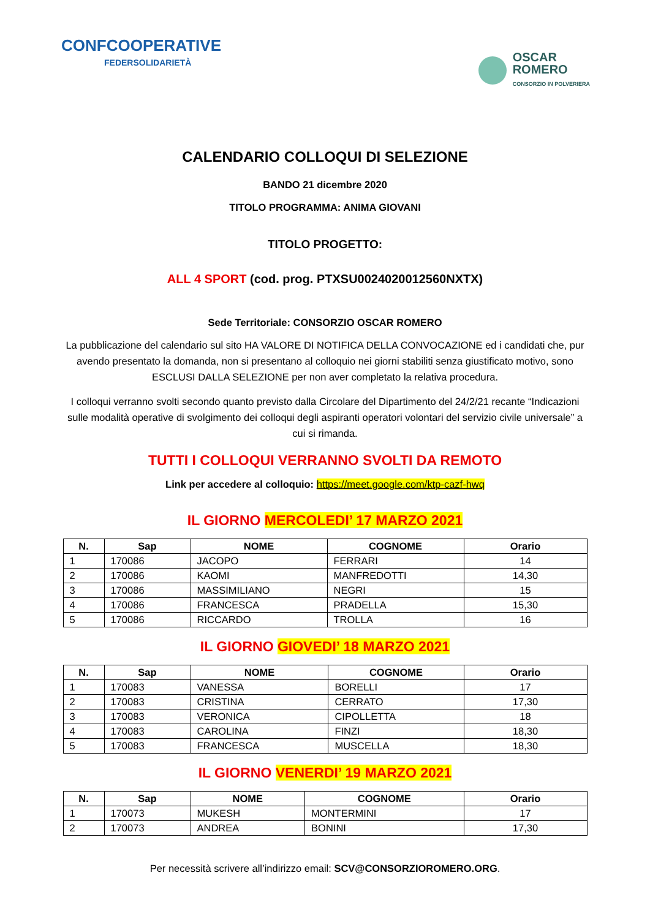CONFCOOPERATIVE
FEDERSOLIDARIETÀ
OSCAR
ROMERO
CONSORZIO IN POLVERIERA
CALENDARIO COLLOQUI DI SELEZIONE
BANDO 21 dicembre 2020
TITOLO PROGRAMMA: ANIMA GIOVANI
TITOLO PROGETTO:
ALL 4 SPORT (cod. prog. PTXSU0024020012560NXTX)
Sede Territoriale: CONSORZIO OSCAR ROMERO
La pubblicazione del calendario sul sito HA VALORE DI NOTIFICA DELLA CONVOCAZIONE ed i candidati che, pur avendo presentato la domanda, non si presentano al colloquio nei giorni stabiliti senza giustificato motivo, sono ESCLUSI DALLA SELEZIONE per non aver completato la relativa procedura.
I colloqui verranno svolti secondo quanto previsto dalla Circolare del Dipartimento del 24/2/21 recante “Indicazioni sulle modalità operative di svolgimento dei colloqui degli aspiranti operatori volontari del servizio civile universale” a cui si rimanda.
TUTTI I COLLOQUI VERRANNO SVOLTI DA REMOTO
Link per accedere al colloquio: https://meet.google.com/ktp-cazf-hwq
IL GIORNO MERCOLEDI’ 17 MARZO 2021
| N. | Sap | NOME | COGNOME | Orario |
| --- | --- | --- | --- | --- |
| 1 | 170086 | JACOPO | FERRARI | 14 |
| 2 | 170086 | KAOMI | MANFREDOTTI | 14,30 |
| 3 | 170086 | MASSIMILIANO | NEGRI | 15 |
| 4 | 170086 | FRANCESCA | PRADELLA | 15,30 |
| 5 | 170086 | RICCARDO | TROLLA | 16 |
IL GIORNO GIOVEDI’ 18 MARZO 2021
| N. | Sap | NOME | COGNOME | Orario |
| --- | --- | --- | --- | --- |
| 1 | 170083 | VANESSA | BORELLI | 17 |
| 2 | 170083 | CRISTINA | CERRATO | 17,30 |
| 3 | 170083 | VERONICA | CIPOLLETTA | 18 |
| 4 | 170083 | CAROLINA | FINZI | 18,30 |
| 5 | 170083 | FRANCESCA | MUSCELLA | 18,30 |
IL GIORNO VENERDI’ 19 MARZO 2021
| N. | Sap | NOME | COGNOME | Orario |
| --- | --- | --- | --- | --- |
| 1 | 170073 | MUKESH | MONTERMINI | 17 |
| 2 | 170073 | ANDREA | BONINI | 17,30 |
Per necessità scrivere all’indirizzo email: SCV@CONSORZIOROMERO.ORG.